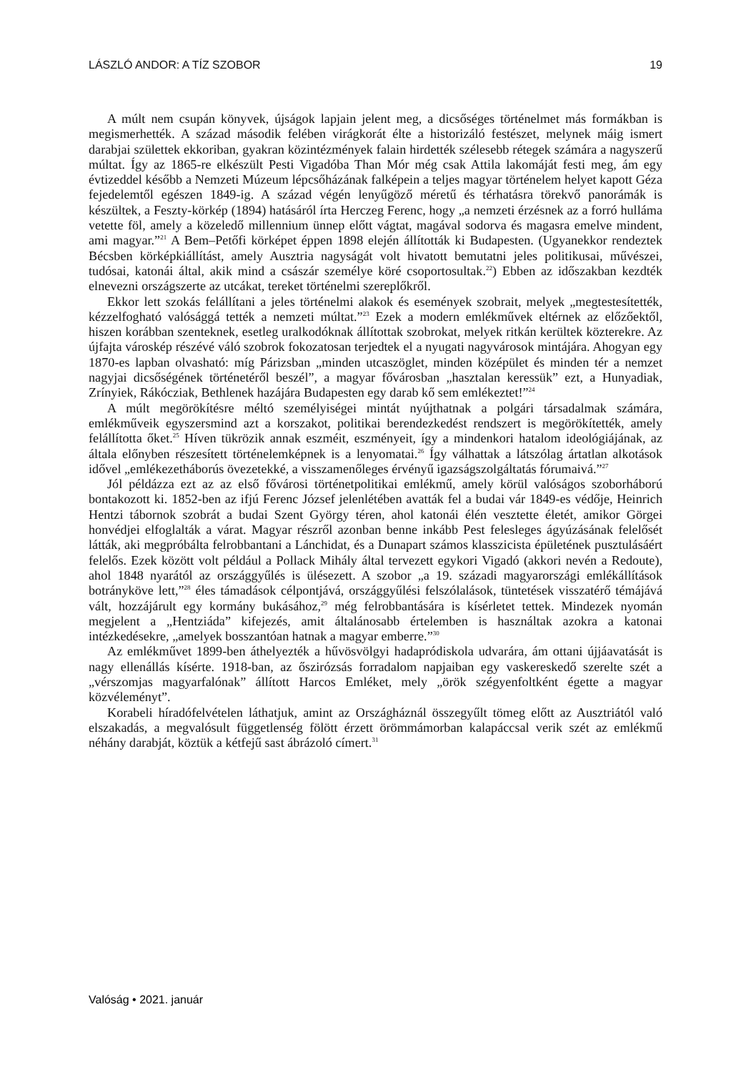LÁSZLÓ ANDOR: A TÍZ SZOBOR 19
A múlt nem csupán könyvek, újságok lapjain jelent meg, a dicsőséges történelmet más formákban is megismerhették. A század második felében virágkorát élte a historizáló festészet, melynek máig ismert darabjai születtek ekkoriban, gyakran közintézmények falain hirdették szélesebb rétegek számára a nagyszerű múltat. Így az 1865-re elkészült Pesti Vigadóba Than Mór még csak Attila lakomáját festi meg, ám egy évtizeddel később a Nemzeti Múzeum lépcsőházának falképein a teljes magyar történelem helyet kapott Géza fejedelemtől egészen 1849-ig. A század végén lenyűgöző méretű és térhatásra törekvő panorámák is készültek, a Feszty-körkép (1894) hatásáról írta Herczeg Ferenc, hogy „a nemzeti érzésnek az a forró hulláma vetette föl, amely a közeledő millennium ünnep előtt vágtat, magával sodorva és magasra emelve mindent, ami magyar.”<sup>21</sup> A Bem–Petőfi körképet éppen 1898 elején állították ki Budapesten. (Ugyanekkor rendeztek Bécsben körképkiállítást, amely Ausztria nagyságát volt hivatott bemutatni jeles politikusai, művészei, tudósai, katonái által, akik mind a császár személye köré csoportosultak.<sup>22</sup>) Ebben az időszakban kezdték elnevezni országszerte az utcákat, tereket történelmi szereplőkről.
Ekkor lett szokás felállítani a jeles történelmi alakok és események szobrait, melyek „megtestesítették, kézzelfogható valósággá tették a nemzeti múltat.”<sup>23</sup> Ezek a modern emlékművek eltérnek az előzőektől, hiszen korábban szenteknek, esetleg uralkodóknak állítottak szobrokat, melyek ritkán kerültek közterekre. Az újfajta városkép részévé váló szobrok fokozatosan terjedtek el a nyugati nagyvárosok mintájára. Ahogyan egy 1870-es lapban olvasható: míg Párizsban „minden utcaszöglet, minden középület és minden tér a nemzet nagyjai dicsőségének történetéről beszél”, a magyar fővárosban „hasztalan keressük” ezt, a Hunyadiak, Zrínyiek, Rákócziak, Bethlenek hazájára Budapesten egy darab kő sem emlékeztet!”<sup>24</sup>
A múlt megörökítésre méltó személyiségei mintát nyújthatnak a polgári társadalmak számára, emlékműveik egyszersmind azt a korszakot, politikai berendezkedést rendszert is megörökítették, amely felállította őket.<sup>25</sup> Híven tükrözik annak eszméit, eszményeit, így a mindenkori hatalom ideológiájának, az általa előnyben részesített történelemképnek is a lenyomatai.<sup>26</sup> Így válhattak a látszólag ártatlan alkotások idővel „emlékezetháborús övezetekké, a visszamenőleges érvényű igazságszolgáltatás fórumaivá.”<sup>27</sup>
Jól példázza ezt az az első fővárosi történetpolitikai emlékmű, amely körül valóságos szoborháború bontakozott ki. 1852-ben az ifjú Ferenc József jelenlétében avatták fel a budai vár 1849-es védője, Heinrich Hentzi tábornok szobrát a budai Szent György téren, ahol katonái élén vesztette életét, amikor Görgei honvédjei elfoglalták a várat. Magyar részről azonban benne inkább Pest felesleges ágyúzásának felelősét látták, aki megpróbálta felrobbantani a Lánchidat, és a Dunapart számos klasszicista épületének pusztulásáért felelős. Ezek között volt például a Pollack Mihály által tervezett egykori Vigadó (akkori nevén a Redoute), ahol 1848 nyarától az országgyűlés is ülésezett. A szobor „a 19. századi magyarországi emlékállítások botránykövе lett,”<sup>28</sup> éles támadások célpontjává, országgyűlési felszólalások, tüntetések visszatérő témájává vált, hozzájárult egy kormány bukásához,<sup>29</sup> még felrobbantására is kísérletet tettek. Mindezek nyomán megjelent a „Hentziáda” kifejezés, amit általánosabb értelemben is használtak azokra a katonai intézkedésekre, „amelyek bosszantóan hatnak a magyar emberre.”<sup>30</sup>
Az emlékművet 1899-ben áthelyezték a hűvösvölgyi hadapródiskola udvarára, ám ottani újjáavatását is nagy ellenállás kísérte. 1918-ban, az őszirózsás forradalom napjaiban egy vaskereskedő szerelte szét a „vérszomjas magyarfalónak” állított Harcos Emléket, mely „örök szégyenfoltként égette a magyar közvéleményt”.
Korabeli híradófelvételen láthatjuk, amint az Országháznál összegyűlt tömeg előtt az Ausztriától való elszakadás, a megvalósult függetlenség fölött érzett örömmámorban kalapáccsal verik szét az emlékmű néhány darabját, köztük a kétfejű sast ábrázoló címert.<sup>31</sup>
Valóság • 2021. január